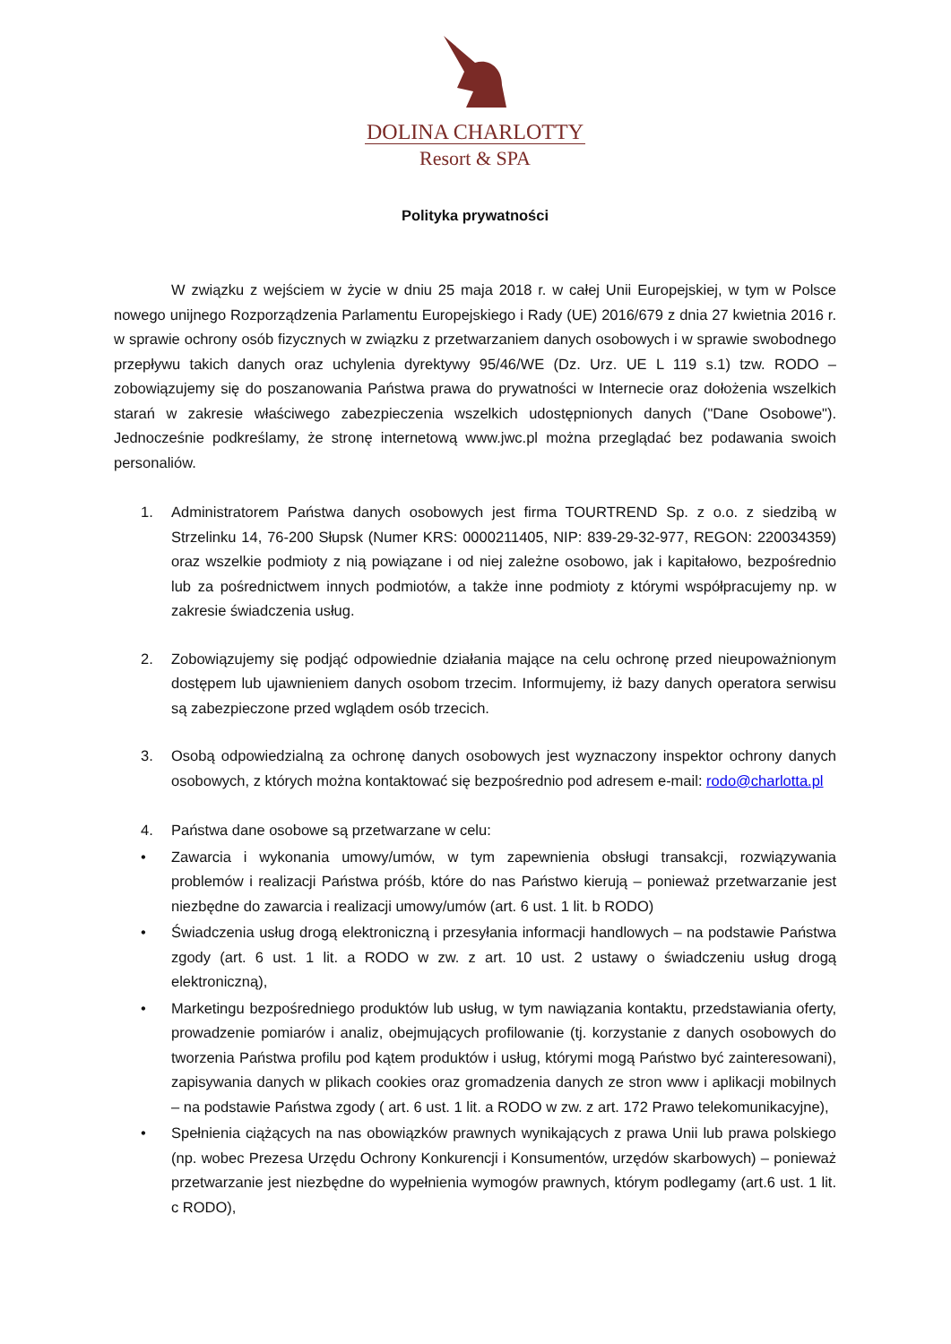DOLINA CHARLOTTY
Resort & SPA
Polityka prywatności
W związku z wejściem w życie w dniu 25 maja 2018 r. w całej Unii Europejskiej, w tym w Polsce nowego unijnego Rozporządzenia Parlamentu Europejskiego i Rady (UE) 2016/679 z dnia 27 kwietnia 2016 r. w sprawie ochrony osób fizycznych w związku z przetwarzaniem danych osobowych i w sprawie swobodnego przepływu takich danych oraz uchylenia dyrektywy 95/46/WE (Dz. Urz. UE L 119 s.1) tzw. RODO – zobowiązujemy się do poszanowania Państwa prawa do prywatności w Internecie oraz dołożenia wszelkich starań w zakresie właściwego zabezpieczenia wszelkich udostępnionych danych ("Dane Osobowe"). Jednocześnie podkreślamy, że stronę internetową www.jwc.pl można przeglądać bez podawania swoich personaliów.
1. Administratorem Państwa danych osobowych jest firma TOURTREND Sp. z o.o. z siedzibą w Strzelinku 14, 76-200 Słupsk (Numer KRS: 0000211405, NIP: 839-29-32-977, REGON: 220034359) oraz wszelkie podmioty z nią powiązane i od niej zależne osobowo, jak i kapitałowo, bezpośrednio lub za pośrednictwem innych podmiotów, a także inne podmioty z którymi współpracujemy np. w zakresie świadczenia usług.
2. Zobowiązujemy się podjąć odpowiednie działania mające na celu ochronę przed nieupoważnionym dostępem lub ujawnieniem danych osobom trzecim. Informujemy, iż bazy danych operatora serwisu są zabezpieczone przed wglądem osób trzecich.
3. Osobą odpowiedzialną za ochronę danych osobowych jest wyznaczony inspektor ochrony danych osobowych, z których można kontaktować się bezpośrednio pod adresem e-mail: rodo@charlotta.pl
4. Państwa dane osobowe są przetwarzane w celu:
• Zawarcia i wykonania umowy/umów, w tym zapewnienia obsługi transakcji, rozwiązywania problemów i realizacji Państwa próśb, które do nas Państwo kierują – ponieważ przetwarzanie jest niezbędne do zawarcia i realizacji umowy/umów (art. 6 ust. 1 lit. b RODO)
• Świadczenia usług drogą elektroniczną i przesyłania informacji handlowych – na podstawie Państwa zgody (art. 6 ust. 1 lit. a RODO w zw. z art. 10 ust. 2 ustawy o świadczeniu usług drogą elektroniczną),
• Marketingu bezpośredniego produktów lub usług, w tym nawiązania kontaktu, przedstawiania oferty, prowadzenie pomiarów i analiz, obejmujących profilowanie (tj. korzystanie z danych osobowych do tworzenia Państwa profilu pod kątem produktów i usług, którymi mogą Państwo być zainteresowani), zapisywania danych w plikach cookies oraz gromadzenia danych ze stron www i aplikacji mobilnych – na podstawie Państwa zgody ( art. 6 ust. 1 lit. a RODO w zw. z art. 172 Prawo telekomunikacyjne),
• Spełnienia ciążących na nas obowiązków prawnych wynikających z prawa Unii lub prawa polskiego (np. wobec Prezesa Urzędu Ochrony Konkurencji i Konsumentów, urzędów skarbowych) – ponieważ przetwarzanie jest niezbędne do wypełnienia wymogów prawnych, którym podlegamy (art.6 ust. 1 lit. c RODO),